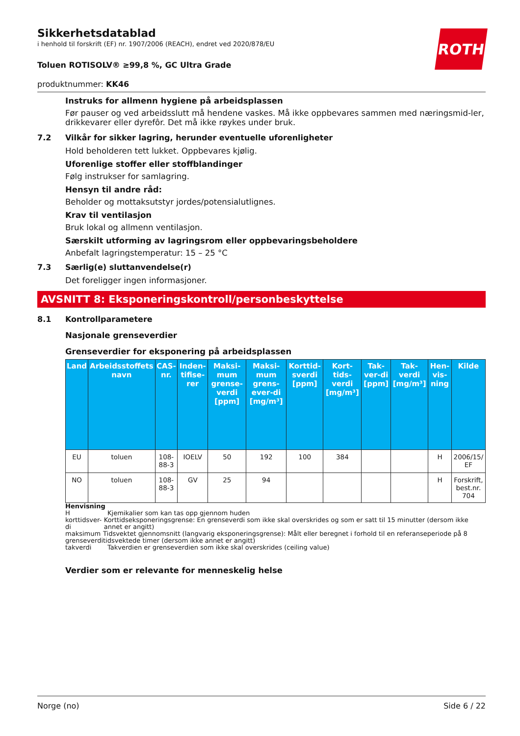Sikkerhetsdatablad
i henhold til forskrift (EF) nr. 1907/2006 (REACH), endret ved 2020/878/EU
ROTH
Toluen ROTISOLV® ≥99,8 %, GC Ultra Grade
produktnummer: KK46
Instruks for allmenn hygiene på arbeidsplassen
Før pauser og ved arbeidsslutt må hendene vaskes. Må ikke oppbevares sammen med næringsmid-ler, drikkevarer eller dyrefôr. Det må ikke røykes under bruk.
7.2 Vilkår for sikker lagring, herunder eventuelle uforenligheter
Hold beholderen tett lukket. Oppbevares kjølig.
Uforenlige stoffer eller stoffblandinger
Følg instrukser for samlagring.
Hensyn til andre råd:
Beholder og mottaksutstyr jordes/potensialutlignes.
Krav til ventilasjon
Bruk lokal og allmenn ventilasjon.
Særskilt utforming av lagringsrom eller oppbevaringsbeholdere
Anbefalt lagringstemperatur: 15 – 25 °C
7.3 Særlig(e) sluttanvendelse(r)
Det foreligger ingen informasjoner.
AVSNITT 8: Eksponeringskontroll/personbeskyttelse
8.1 Kontrollparametere
Nasjonale grenseverdier
Grenseverdier for eksponering på arbeidsplassen
| Land | Arbeidsstoffets navn | CAS-nr. | Inden-tifise-rer | Maksi-mum grense-verdi [ppm] | Maksi-mum grens-ever-di [mg/m³] | Korttid-sverdi [ppm] | Kort-tids-verdi [mg/m³] | Tak-ver-di [ppm] | Tak-verdi [mg/m³] | Hen-vis-ning | Kilde |
| --- | --- | --- | --- | --- | --- | --- | --- | --- | --- | --- | --- |
| EU | toluen | 108-88-3 | IOELV | 50 | 192 | 100 | 384 | | | H | 2006/15/ EF |
| NO | toluen | 108-88-3 | GV | 25 | 94 | | | | | H | Forskrift, best.nr. 704 |
Henvisning
H Kjemikalier som kan tas opp gjennom huden
korttidsver-di Korttidseksponeringsgrense: En grenseverdi som ikke skal overskrides og som er satt til 15 minutter (dersom ikke annet er angitt)
maksimum grenseverdi Tidsvektet gjennomsnitt (langvarig eksponeringsgrense): Målt eller beregnet i forhold til en referanseperiode på 8 tidsvektede timer (dersom ikke annet er angitt)
takverdi Takverdien er grenseverdien som ikke skal overskrides (ceiling value)
Verdier som er relevante for menneskelig helse
Norge (no) Side 6 / 22